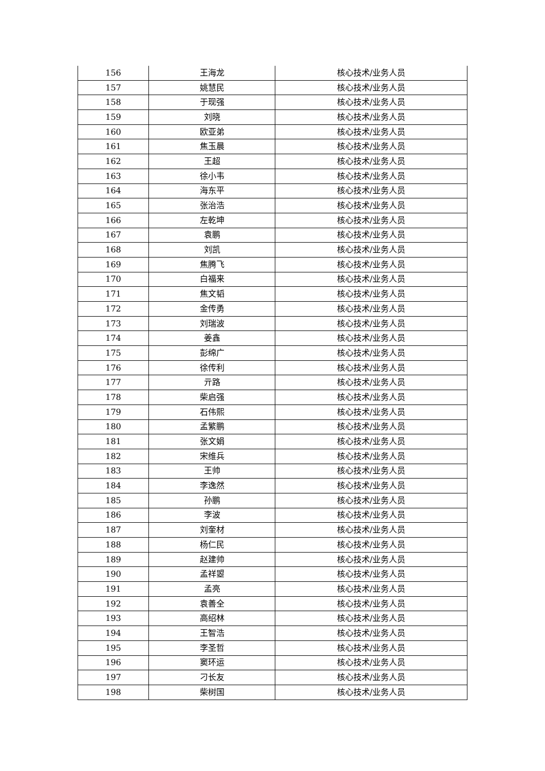| 156 | 王海龙 | 核心技术/业务人员 |
| 157 | 姚慧民 | 核心技术/业务人员 |
| 158 | 于现强 | 核心技术/业务人员 |
| 159 | 刘晓 | 核心技术/业务人员 |
| 160 | 欧亚弟 | 核心技术/业务人员 |
| 161 | 焦玉晨 | 核心技术/业务人员 |
| 162 | 王超 | 核心技术/业务人员 |
| 163 | 徐小韦 | 核心技术/业务人员 |
| 164 | 海东平 | 核心技术/业务人员 |
| 165 | 张治浩 | 核心技术/业务人员 |
| 166 | 左乾坤 | 核心技术/业务人员 |
| 167 | 袁鹏 | 核心技术/业务人员 |
| 168 | 刘凯 | 核心技术/业务人员 |
| 169 | 焦腾飞 | 核心技术/业务人员 |
| 170 | 白福来 | 核心技术/业务人员 |
| 171 | 焦文韬 | 核心技术/业务人员 |
| 172 | 金传勇 | 核心技术/业务人员 |
| 173 | 刘瑞波 | 核心技术/业务人员 |
| 174 | 姜鑫 | 核心技术/业务人员 |
| 175 | 彭绵广 | 核心技术/业务人员 |
| 176 | 徐传利 | 核心技术/业务人员 |
| 177 | 亓路 | 核心技术/业务人员 |
| 178 | 柴启强 | 核心技术/业务人员 |
| 179 | 石伟熙 | 核心技术/业务人员 |
| 180 | 孟繁鹏 | 核心技术/业务人员 |
| 181 | 张文娟 | 核心技术/业务人员 |
| 182 | 宋维兵 | 核心技术/业务人员 |
| 183 | 王帅 | 核心技术/业务人员 |
| 184 | 李逸然 | 核心技术/业务人员 |
| 185 | 孙鹏 | 核心技术/业务人员 |
| 186 | 李波 | 核心技术/业务人员 |
| 187 | 刘奎材 | 核心技术/业务人员 |
| 188 | 杨仁民 | 核心技术/业务人员 |
| 189 | 赵建帅 | 核心技术/业务人员 |
| 190 | 孟祥曌 | 核心技术/业务人员 |
| 191 | 孟亮 | 核心技术/业务人员 |
| 192 | 袁善全 | 核心技术/业务人员 |
| 193 | 高绍林 | 核心技术/业务人员 |
| 194 | 王智浩 | 核心技术/业务人员 |
| 195 | 李圣哲 | 核心技术/业务人员 |
| 196 | 窦环运 | 核心技术/业务人员 |
| 197 | 刁长友 | 核心技术/业务人员 |
| 198 | 柴树国 | 核心技术/业务人员 |